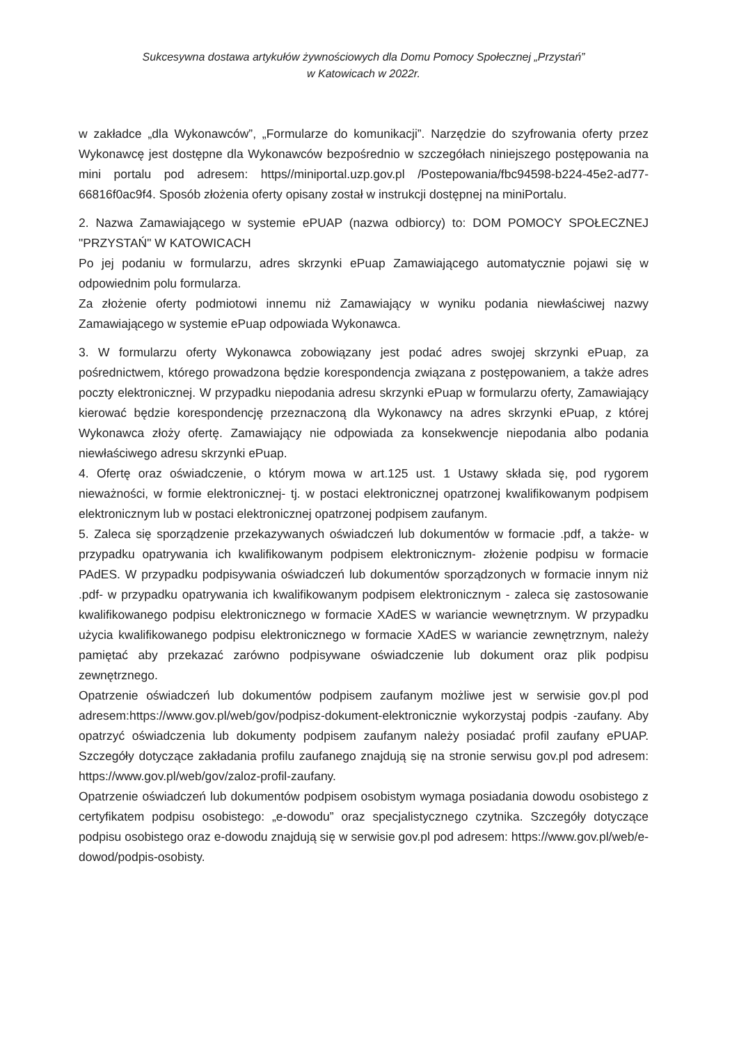Sukcesywna dostawa artykułów żywnościowych dla Domu Pomocy Społecznej „Przystań”
w Katowicach w 2022r.
w zakładce „dla Wykonawców”, „Formularze do komunikacji”. Narzędzie do szyfrowania oferty przez Wykonawcę jest dostępne dla Wykonawców bezpośrednio w szczegółach niniejszego postępowania na mini portalu pod adresem: https//miniportal.uzp.gov.pl /Postepowania/fbc94598-b224-45e2-ad77-66816f0ac9f4. Sposób złożenia oferty opisany został w instrukcji dostępnej na miniPortalu.
2. Nazwa Zamawiającego w systemie ePUAP (nazwa odbiorcy) to: DOM POMOCY SPOŁECZNEJ "PRZYSTAŃ" W KATOWICACH
Po jej podaniu w formularzu, adres skrzynki ePuap Zamawiającego automatycznie pojawi się w odpowiednim polu formularza.
Za złożenie oferty podmiotowi innemu niż Zamawiający w wyniku podania niewłaściwej nazwy Zamawiającego w systemie ePuap odpowiada Wykonawca.
3. W formularzu oferty Wykonawca zobowiązany jest podać adres swojej skrzynki ePuap, za pośrednictwem, którego prowadzona będzie korespondencja związana z postępowaniem, a także adres poczty elektronicznej. W przypadku niepodania adresu skrzynki ePuap w formularzu oferty, Zamawiający kierować będzie korespondencję przeznaczoną dla Wykonawcy na adres skrzynki ePuap, z której Wykonawca złoży ofertę. Zamawiający nie odpowiada za konsekwencje niepodania albo podania niewłaściwego adresu skrzynki ePuap.
4. Ofertę oraz oświadczenie, o którym mowa w art.125 ust. 1 Ustawy składa się, pod rygorem nieważności, w formie elektronicznej- tj. w postaci elektronicznej opatrzonej kwalifikowanym podpisem elektronicznym lub w postaci elektronicznej opatrzonej podpisem zaufanym.
5. Zaleca się sporządzenie przekazywanych oświadczeń lub dokumentów w formacie .pdf, a także- w przypadku opatrywania ich kwalifikowanym podpisem elektronicznym- złożenie podpisu w formacie PAdES. W przypadku podpisywania oświadczeń lub dokumentów sporządzonych w formacie innym niż .pdf- w przypadku opatrywania ich kwalifikowanym podpisem elektronicznym - zaleca się zastosowanie kwalifikowanego podpisu elektronicznego w formacie XAdES w wariancie wewnętrznym. W przypadku użycia kwalifikowanego podpisu elektronicznego w formacie XAdES w wariancie zewnętrznym, należy pamiętać aby przekazać zarówno podpisywane oświadczenie lub dokument oraz plik podpisu zewnętrznego.
Opatrzenie oświadczeń lub dokumentów podpisem zaufanym możliwe jest w serwisie gov.pl pod adresem:https://www.gov.pl/web/gov/podpisz-dokument-elektronicznie wykorzystaj podpis -zaufany. Aby opatrzyć oświadczenia lub dokumenty podpisem zaufanym należy posiadać profil zaufany ePUAP. Szczegóły dotyczące zakładania profilu zaufanego znajdują się na stronie serwisu gov.pl pod adresem: https://www.gov.pl/web/gov/zaloz-profil-zaufany.
Opatrzenie oświadczeń lub dokumentów podpisem osobistym wymaga posiadania dowodu osobistego z certyfikatem podpisu osobistego: „e-dowodu” oraz specjalistycznego czytnika. Szczegóły dotyczące podpisu osobistego oraz e-dowodu znajdują się w serwisie gov.pl pod adresem: https://www.gov.pl/web/e-dowod/podpis-osobisty.
​